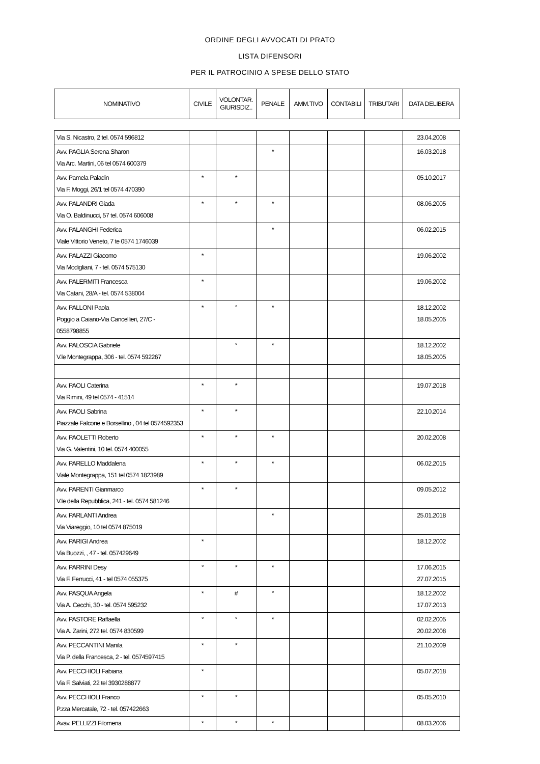ORDINE DEGLI AVVOCATI DI PRATO
LISTA DIFENSORI
PER IL PATROCINIO A SPESE DELLO STATO
| NOMINATIVO | CIVILE | VOLONTAR. GIURISDIZ.. | PENALE | AMM.TIVO | CONTABILI | TRIBUTARI | DATA DELIBERA |
| --- | --- | --- | --- | --- | --- | --- | --- |
| Via S. Nicastro, 2 tel. 0574 596812 | | | | | | | 23.04.2008 |
| Avv. PAGLIA Serena Sharon Via Arc. Martini, 06 tel 0574 600379 | | | * | | | | 16.03.2018 |
| Avv. Pamela Paladin Via F. Moggi, 26/1 tel 0574 470390 | * | * | | | | | 05.10.2017 |
| Avv. PALANDRI Giada Via O. Baldinucci, 57 tel. 0574 606008 | * | * | * | | | | 08.06.2005 |
| Avv. PALANGHI Federica Viale Vittorio Veneto, 7 te 0574 1746039 | | | * | | | | 06.02.2015 |
| Avv. PALAZZI Giacomo Via Modigliani, 7 - tel. 0574 575130 | * | | | | | | 19.06.2002 |
| Avv. PALERMITI Francesca Via Catani, 28/A - tel. 0574 538004 | * | | | | | | 19.06.2002 |
| Avv. PALLONI Paola Poggio a Caiano-Via Cancellieri, 27/C - 0558798855 | * | ° | * | | | | 18.12.2002 18.05.2005 |
| Avv. PALOSCIA Gabriele V.le Montegrappa, 306 - tel. 0574 592267 | | ° | * | | | | 18.12.2002 18.05.2005 |
| Avv. PAOLI Caterina Via Rimini, 49 tel 0574 - 41514 | * | * | | | | | 19.07.2018 |
| Avv. PAOLI Sabrina Piazzale Falcone e Borsellino , 04 tel 0574592353 | * | * | | | | | 22.10.2014 |
| Avv. PAOLETTI Roberto Via G. Valentini, 10 tel. 0574 400055 | * | * | * | | | | 20.02.2008 |
| Avv. PARELLO Maddalena Viale Montegrappa, 151 tel 0574 1823989 | * | * | * | | | | 06.02.2015 |
| Avv. PARENTI Gianmarco V.le della Repubblica, 241 - tel. 0574 581246 | * | * | | | | | 09.05.2012 |
| Avv. PARLANTI Andrea Via Viareggio, 10 tel 0574 875019 | | | * | | | | 25.01.2018 |
| Avv. PARIGI Andrea Via Buozzi, , 47 - tel. 057429649 | * | | | | | | 18.12.2002 |
| Avv. PARRINI Desy Via F. Ferrucci, 41 - tel 0574 055375 | ° | * | * | | | | 17.06.2015 27.07.2015 |
| Avv. PASQUA Angela Via A. Cecchi, 30 - tel. 0574 595232 | * | # | ° | | | | 18.12.2002 17.07.2013 |
| Avv. PASTORE Raffaella Via A. Zarini, 272 tel. 0574 830599 | ° | ° | * | | | | 02.02.2005 20.02.2008 |
| Avv. PECCANTINI Manila Via P. della Francesca, 2 - tel. 0574597415 | * | * | | | | | 21.10.2009 |
| Avv. PECCHIOLI Fabiana Via F. Salviati, 22 tel 3930288877 | * | | | | | | 05.07.2018 |
| Avv. PECCHIOLI Franco P.zza Mercatale, 72 - tel. 057422663 | * | * | | | | | 05.05.2010 |
| Avav. PELLIZZI Filomena | * | * | * | | | | 08.03.2006 |